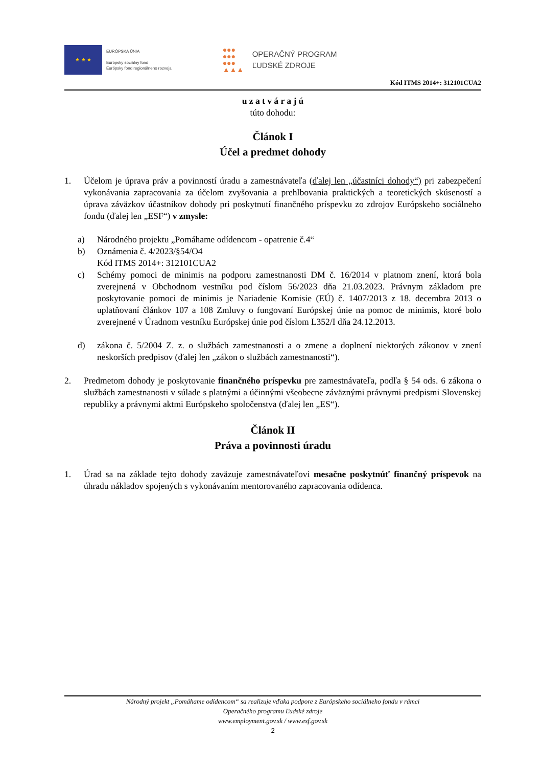★ ★ ★
EURÓPSKA ÚNIA
Európsky sociálny fond
Európsky fond regionálneho rozvoja
●●●
●●●
●●●
▲▲▲
OPERAČNÝ PROGRAM
ĽUDSKÉ ZDROJE
Kód ITMS 2014+: 312101CUA2
u z a t v á r a j ú
túto dohodu:
Článok I
Účel a predmet dohody
1. Účelom je úprava práv a povinností úradu a zamestnávateľa (ďalej len „účastníci dohody“) pri zabezpečení vykonávania zapracovania za účelom zvyšovania a prehlbovania praktických a teoretických skúseností a úprava záväzkov účastníkov dohody pri poskytnutí finančného príspevku zo zdrojov Európskeho sociálneho fondu (ďalej len „ESF“) v zmysle:
a) Národného projektu „Pomáhame odídencom - opatrenie č.4“
b) Oznámenia č. 4/2023/§54/O4
Kód ITMS 2014+: 312101CUA2
c) Schémy pomoci de minimis na podporu zamestnanosti DM č. 16/2014 v platnom znení, ktorá bola zverejnená v Obchodnom vestníku pod číslom 56/2023 dňa 21.03.2023. Právnym základom pre poskytovanie pomoci de minimis je Nariadenie Komisie (EÚ) č. 1407/2013 z 18. decembra 2013 o uplatňovaní článkov 107 a 108 Zmluvy o fungovaní Európskej únie na pomoc de minimis, ktoré bolo zverejnené v Úradnom vestníku Európskej únie pod číslom L352/I dňa 24.12.2013.
d) zákona č. 5/2004 Z. z. o službách zamestnanosti a o zmene a doplnení niektorých zákonov v znení neskorších predpisov (ďalej len „zákon o službách zamestnanosti“).
2. Predmetom dohody je poskytovanie finančného príspevku pre zamestnávateľa, podľa § 54 ods. 6 zákona o službách zamestnanosti v súlade s platnými a účinnými všeobecne záväznými právnymi predpismi Slovenskej republiky a právnymi aktmi Európskeho spoločenstva (ďalej len „ES“).
Článok II
Práva a povinnosti úradu
1. Úrad sa na základe tejto dohody zaväzuje zamestnávateľovi mesačne poskytnúť finančný príspevok na úhradu nákladov spojených s vykonávaním mentorovaného zapracovania odídenca.
Národný projekt „Pomáhame odídencom“ sa realizuje vďaka podpore z Európskeho sociálneho fondu v rámci
Operačného programu Ľudské zdroje
www.employment.gov.sk / www.esf.gov.sk
2